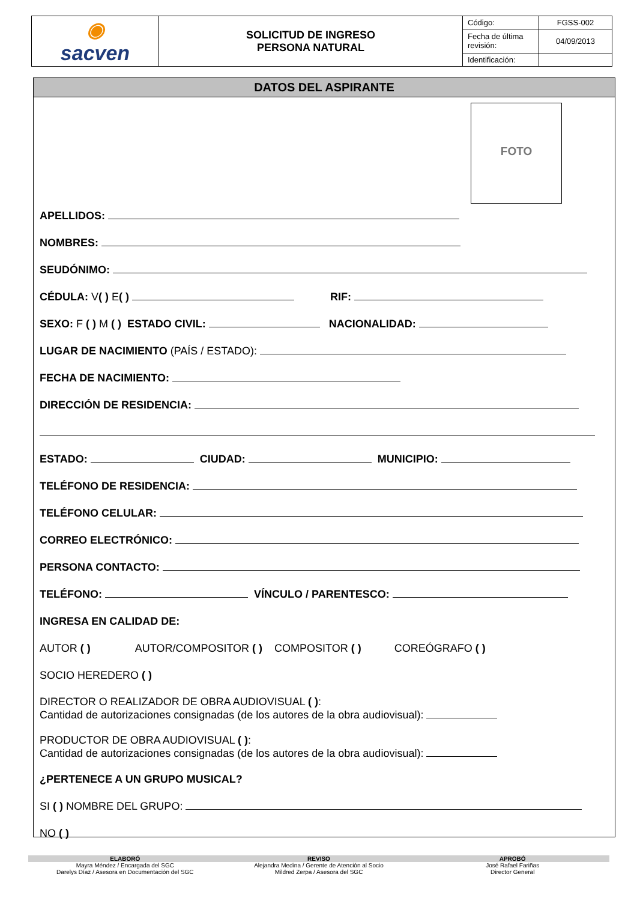| ◉ sacven | SOLICITUD DE INGRESO PERSONA NATURAL | Código: | FGSS-002 |
| | | Fecha de última revisión: | 04/09/2013 |
| | | Identificación: | |
DATOS DEL ASPIRANTE
FOTO
APELLIDOS:
NOMBRES:
SEUDÓNIMO:
CÉDULA: V( ) E( ) RIF:
SEXO: F ( ) M ( ) ESTADO CIVIL: NACIONALIDAD:
LUGAR DE NACIMIENTO (PAÍS / ESTADO):
FECHA DE NACIMIENTO:
DIRECCIÓN DE RESIDENCIA:
ESTADO: CIUDAD: MUNICIPIO:
TELÉFONO DE RESIDENCIA:
TELÉFONO CELULAR:
CORREO ELECTRÓNICO:
PERSONA CONTACTO:
TELÉFONO: VÍNCULO / PARENTESCO:
INGRESA EN CALIDAD DE:
AUTOR ( ) AUTOR/COMPOSITOR ( ) COMPOSITOR ( ) COREÓGRAFO ( )
SOCIO HEREDERO ( )
DIRECTOR O REALIZADOR DE OBRA AUDIOVISUAL ( ):
Cantidad de autorizaciones consignadas (de los autores de la obra audiovisual):
PRODUCTOR DE OBRA AUDIOVISUAL ( ):
Cantidad de autorizaciones consignadas (de los autores de la obra audiovisual):
¿PERTENECE A UN GRUPO MUSICAL?
SI ( ) NOMBRE DEL GRUPO:
NO ( )
ELABORÓ REVISO APROBÓ
Mayra Méndez / Encargada del SGC
Darelys Díaz / Asesora en Documentación del SGC
Alejandra Medina / Gerente de Atención al Socio
Mildred Zerpa / Asesora del SGC
José Rafael Fariñas
Director General